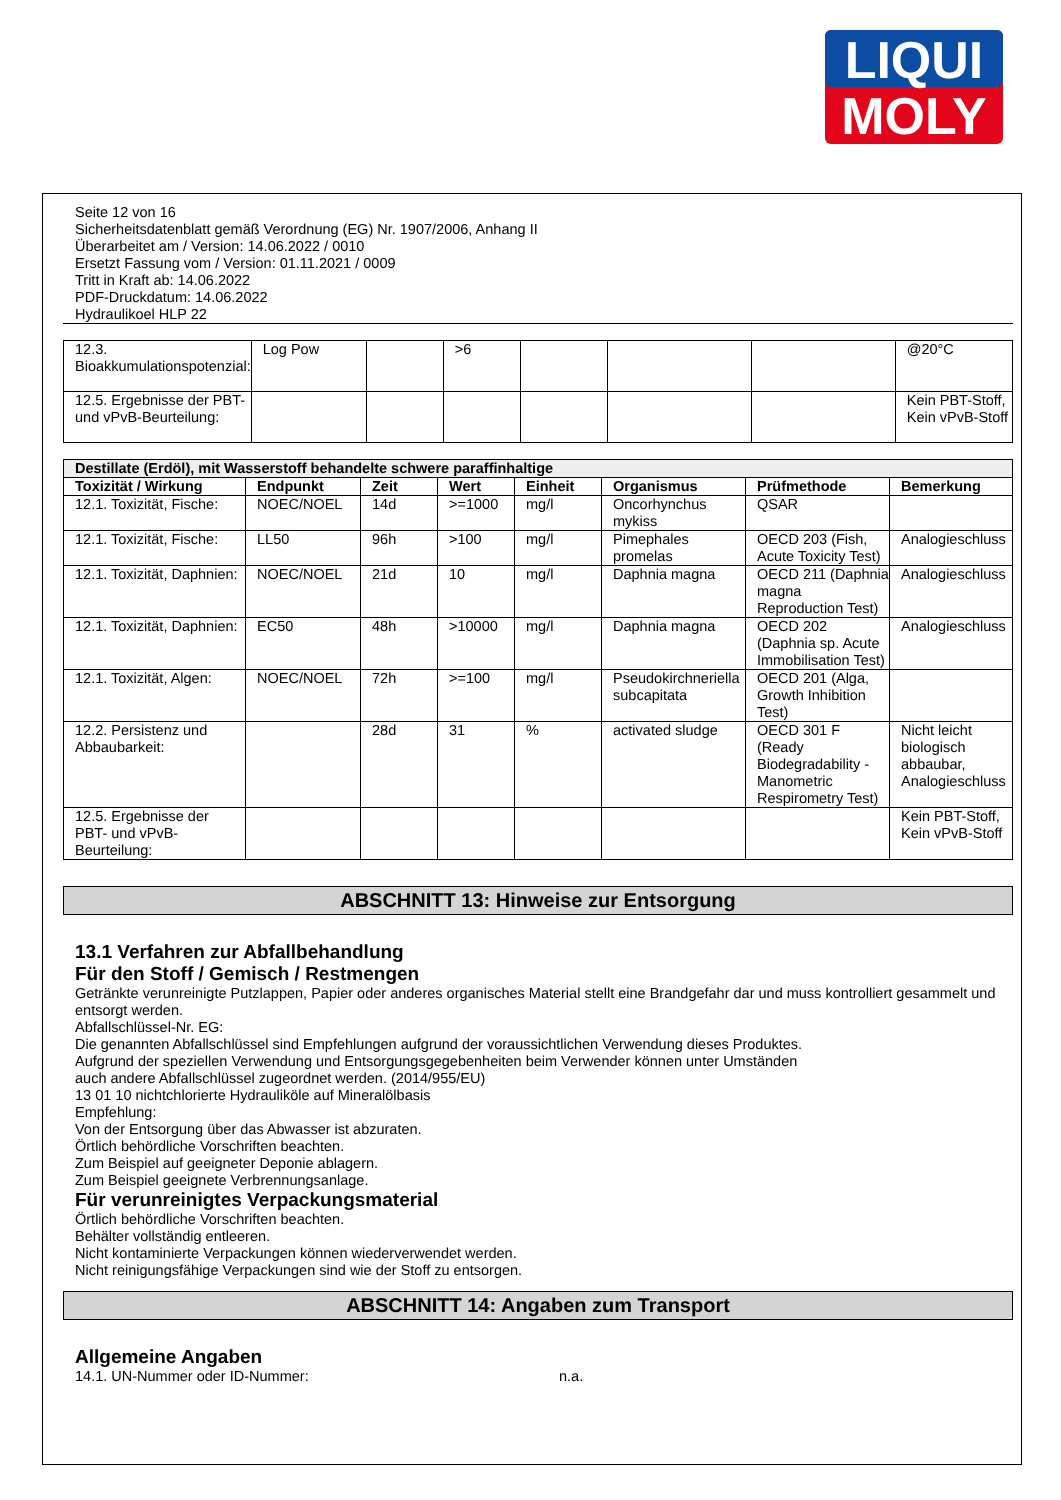LIQUI
MOLY
Seite 12 von 16
Sicherheitsdatenblatt gemäß Verordnung (EG) Nr. 1907/2006, Anhang II
Überarbeitet am / Version: 14.06.2022 / 0010
Ersetzt Fassung vom / Version: 01.11.2021 / 0009
Tritt in Kraft ab: 14.06.2022
PDF-Druckdatum: 14.06.2022
Hydraulikoel HLP 22
| 12.3. Bioakkumulationspotenzial: | Log Pow | | >6 | | | | @20°C |
| 12.5. Ergebnisse der PBT- und vPvB-Beurteilung: | | | | | | | Kein PBT-Stoff, Kein vPvB-Stoff |
| Destillate (Erdöl), mit Wasserstoff behandelte schwere paraffinhaltige | | | | | | | |
| --- | --- | --- | --- | --- | --- | --- | --- |
| Toxizität / Wirkung | Endpunkt | Zeit | Wert | Einheit | Organismus | Prüfmethode | Bemerkung |
| 12.1. Toxizität, Fische: | NOEC/NOEL | 14d | >=1000 | mg/l | Oncorhynchus mykiss | QSAR | |
| 12.1. Toxizität, Fische: | LL50 | 96h | >100 | mg/l | Pimephales promelas | OECD 203 (Fish, Acute Toxicity Test) | Analogieschluss |
| 12.1. Toxizität, Daphnien: | NOEC/NOEL | 21d | 10 | mg/l | Daphnia magna | OECD 211 (Daphnia magna Reproduction Test) | Analogieschluss |
| 12.1. Toxizität, Daphnien: | EC50 | 48h | >10000 | mg/l | Daphnia magna | OECD 202 (Daphnia sp. Acute Immobilisation Test) | Analogieschluss |
| 12.1. Toxizität, Algen: | NOEC/NOEL | 72h | >=100 | mg/l | Pseudokirchneriella subcapitata | OECD 201 (Alga, Growth Inhibition Test) | |
| 12.2. Persistenz und Abbaubarkeit: | | 28d | 31 | % | activated sludge | OECD 301 F (Ready Biodegradability - Manometric Respirometry Test) | Nicht leicht biologisch abbaubar, Analogieschluss |
| 12.5. Ergebnisse der PBT- und vPvB-Beurteilung: | | | | | | | Kein PBT-Stoff, Kein vPvB-Stoff |
ABSCHNITT 13: Hinweise zur Entsorgung
13.1 Verfahren zur Abfallbehandlung
Für den Stoff / Gemisch / Restmengen
Getränkte verunreinigte Putzlappen, Papier oder anderes organisches Material stellt eine Brandgefahr dar und muss kontrolliert gesammelt und entsorgt werden.
Abfallschlüssel-Nr. EG:
Die genannten Abfallschlüssel sind Empfehlungen aufgrund der voraussichtlichen Verwendung dieses Produktes.
Aufgrund der speziellen Verwendung und Entsorgungsgegebenheiten beim Verwender können unter Umständen
auch andere Abfallschlüssel zugeordnet werden. (2014/955/EU)
13 01 10 nichtchlorierte Hydrauliköle auf Mineralölbasis
Empfehlung:
Von der Entsorgung über das Abwasser ist abzuraten.
Örtlich behördliche Vorschriften beachten.
Zum Beispiel auf geeigneter Deponie ablagern.
Zum Beispiel geeignete Verbrennungsanlage.
Für verunreinigtes Verpackungsmaterial
Örtlich behördliche Vorschriften beachten.
Behälter vollständig entleeren.
Nicht kontaminierte Verpackungen können wiederverwendet werden.
Nicht reinigungsfähige Verpackungen sind wie der Stoff zu entsorgen.
ABSCHNITT 14: Angaben zum Transport
Allgemeine Angaben
14.1. UN-Nummer oder ID-Nummer: n.a.